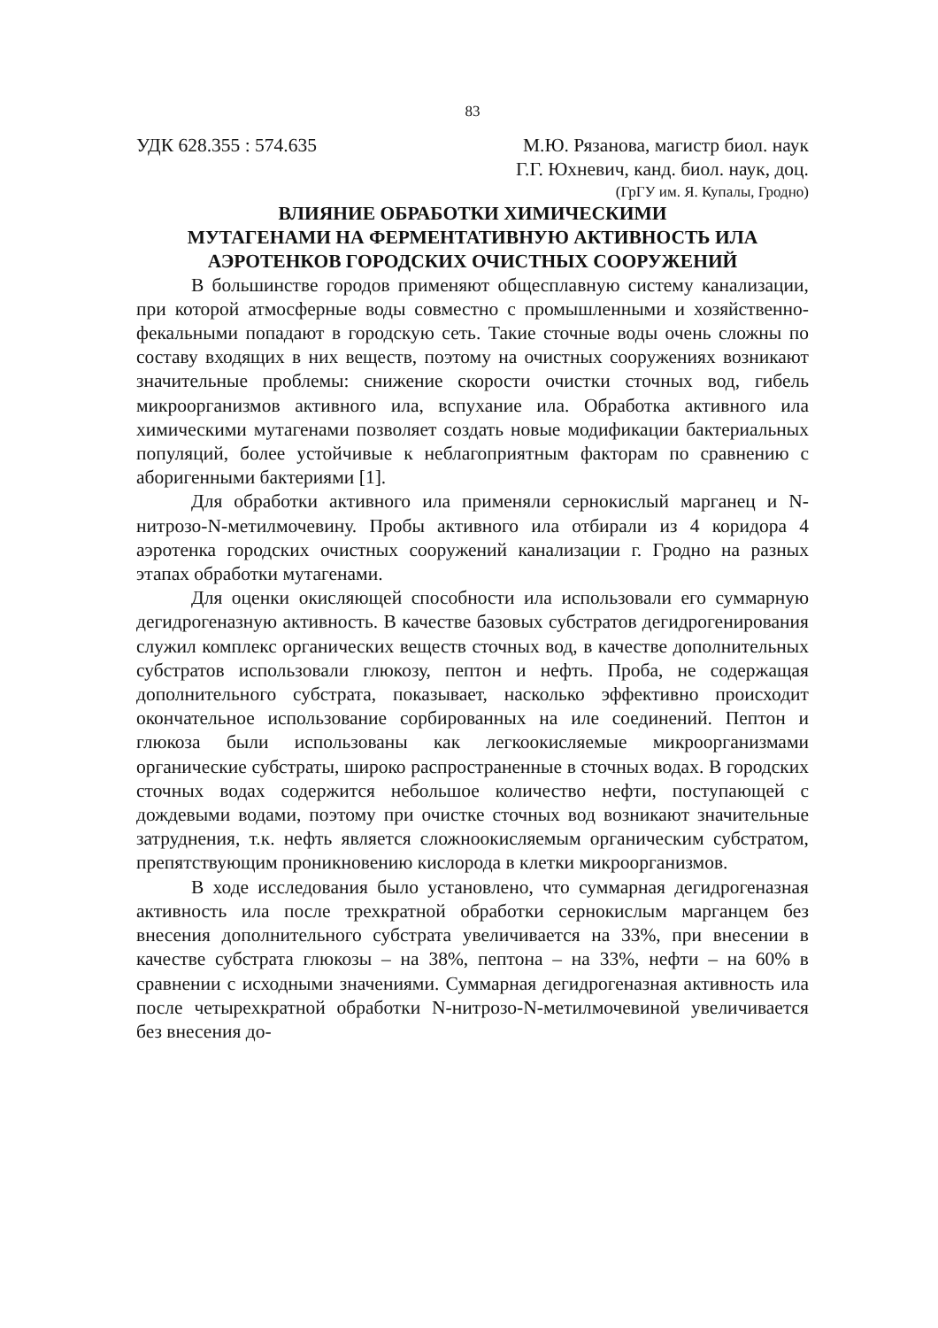83
УДК 628.355 : 574.635 М.Ю. Рязанова, магистр биол. наук
Г.Г. Юхневич, канд. биол. наук, доц.
(ГрГУ им. Я. Купалы, Гродно)
ВЛИЯНИЕ ОБРАБОТКИ ХИМИЧЕСКИМИ
МУТАГЕНАМИ НА ФЕРМЕНТАТИВНУЮ АКТИВНОСТЬ ИЛА
АЭРОТЕНКОВ ГОРОДСКИХ ОЧИСТНЫХ СООРУЖЕНИЙ
В большинстве городов применяют общесплавную систему канализации, при которой атмосферные воды совместно с промышленными и хозяйственно-фекальными попадают в городскую сеть. Такие сточные воды очень сложны по составу входящих в них веществ, поэтому на очистных сооружениях возникают значительные проблемы: снижение скорости очистки сточных вод, гибель микроорганизмов активного ила, вспухание ила. Обработка активного ила химическими мутагенами позволяет создать новые модификации бактериальных популяций, более устойчивые к неблагоприятным факторам по сравнению с аборигенными бактериями [1].
Для обработки активного ила применяли сернокислый марганец и N-нитрозо-N-метилмочевину. Пробы активного ила отбирали из 4 коридора 4 аэротенка городских очистных сооружений канализации г. Гродно на разных этапах обработки мутагенами.
Для оценки окисляющей способности ила использовали его суммарную дегидрогеназную активность. В качестве базовых субстратов дегидрогенирования служил комплекс органических веществ сточных вод, в качестве дополнительных субстратов использовали глюкозу, пептон и нефть. Проба, не содержащая дополнительного субстрата, показывает, насколько эффективно происходит окончательное использование сорбированных на иле соединений. Пептон и глюкоза были использованы как легкоокисляемые микроорганизмами органические субстраты, широко распространенные в сточных водах. В городских сточных водах содержится небольшое количество нефти, поступающей с дождевыми водами, поэтому при очистке сточных вод возникают значительные затруднения, т.к. нефть является сложноокисляемым органическим субстратом, препятствующим проникновению кислорода в клетки микроорганизмов.
В ходе исследования было установлено, что суммарная дегидрогеназная активность ила после трехкратной обработки сернокислым марганцем без внесения дополнительного субстрата увеличивается на 33%, при внесении в качестве субстрата глюкозы – на 38%, пептона – на 33%, нефти – на 60% в сравнении с исходными значениями. Суммарная дегидрогеназная активность ила после четырехкратной обработки N-нитрозо-N-метилмочевиной увеличивается без внесения до-